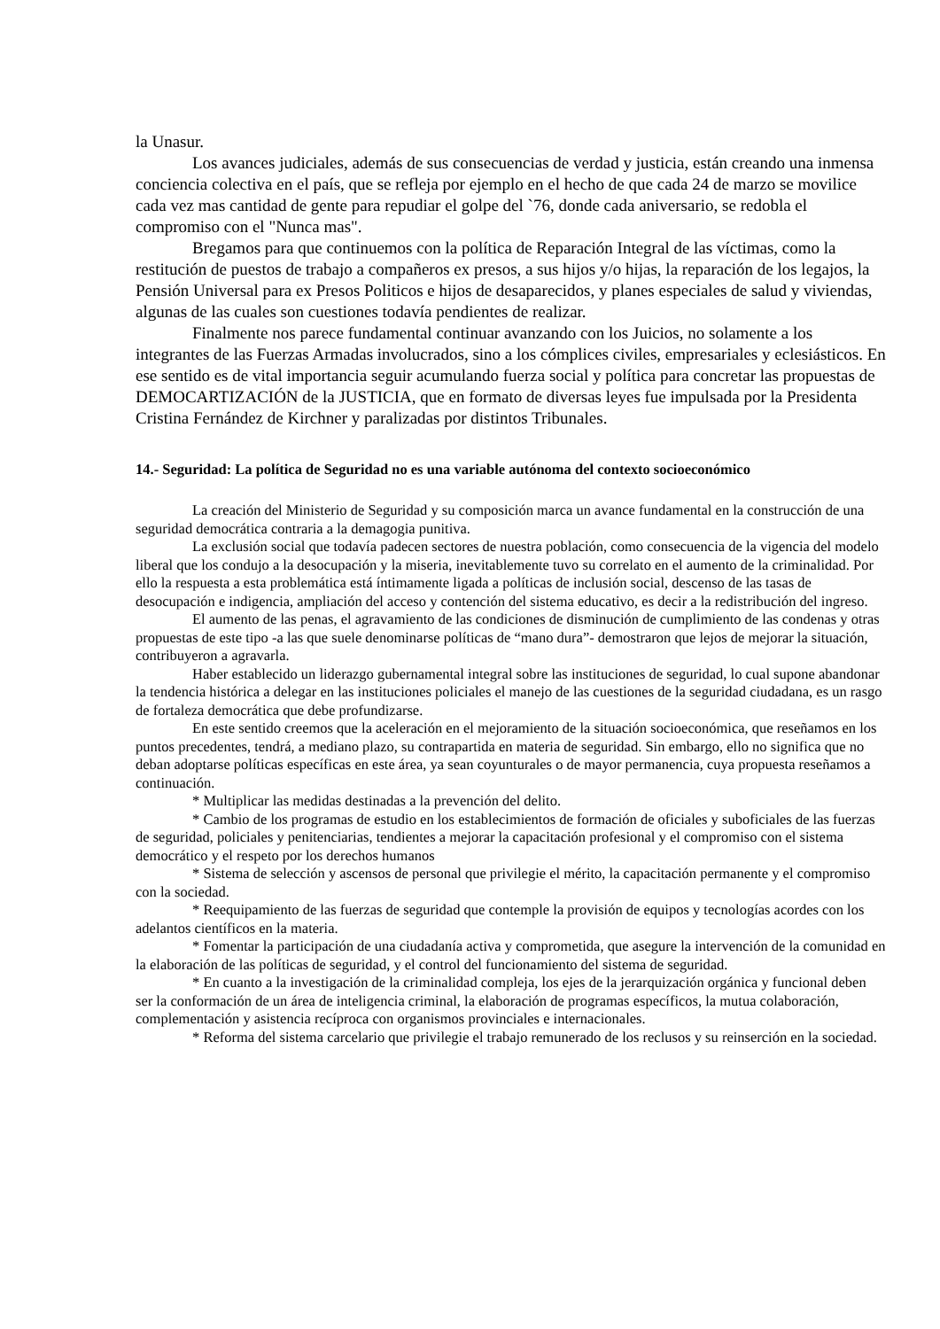la Unasur.
Los avances judiciales, además de sus consecuencias de verdad y justicia, están creando una inmensa conciencia colectiva en el país, que se refleja por ejemplo en el hecho de que cada 24 de marzo se movilice cada vez mas cantidad de gente para repudiar el golpe del `76, donde cada aniversario, se redobla el compromiso con el "Nunca mas".
Bregamos para que continuemos con la política de Reparación Integral de las víctimas, como la restitución de puestos de trabajo a compañeros ex presos, a sus hijos y/o hijas, la reparación de los legajos, la Pensión Universal para ex Presos Politicos e hijos de desaparecidos, y planes especiales de salud y viviendas, algunas de las cuales son cuestiones todavía pendientes de realizar.
Finalmente nos parece fundamental continuar avanzando con los Juicios, no solamente a los integrantes de las Fuerzas Armadas involucrados, sino a los cómplices civiles, empresariales y eclesiásticos. En ese sentido es de vital importancia seguir acumulando fuerza social y política para concretar las propuestas de DEMOCARTIZACIÓN de la JUSTICIA, que en formato de diversas leyes fue impulsada por la Presidenta Cristina Fernández de Kirchner y paralizadas por distintos Tribunales.
14.- Seguridad: La política de Seguridad no es una variable autónoma del contexto socioeconómico
La creación del Ministerio de Seguridad y su composición marca un avance fundamental en la construcción de una seguridad democrática contraria a la demagogia punitiva.
La exclusión social que todavía padecen sectores de nuestra población, como consecuencia de la vigencia del modelo liberal que los condujo a la desocupación y la miseria, inevitablemente tuvo su correlato en el aumento de la criminalidad. Por ello la respuesta a esta problemática está íntimamente ligada a políticas de inclusión social, descenso de las tasas de desocupación e indigencia, ampliación del acceso y contención del sistema educativo, es decir a la redistribución del ingreso.
El aumento de las penas, el agravamiento de las condiciones de disminución de cumplimiento de las condenas y otras propuestas de este tipo -a las que suele denominarse políticas de “mano dura”- demostraron que lejos de mejorar la situación, contribuyeron a agravarla.
Haber establecido un liderazgo gubernamental integral sobre las instituciones de seguridad, lo cual supone abandonar la tendencia histórica a delegar en las instituciones policiales el manejo de las cuestiones de la seguridad ciudadana, es un rasgo de fortaleza democrática que debe profundizarse.
En este sentido creemos que la aceleración en el mejoramiento de la situación socioeconómica, que reseñamos en los puntos precedentes, tendrá, a mediano plazo, su contrapartida en materia de seguridad. Sin embargo, ello no significa que no deban adoptarse políticas específicas en este área, ya sean coyunturales o de mayor permanencia, cuya propuesta reseñamos a continuación.
* Multiplicar las medidas destinadas a la prevención del delito.
* Cambio de los programas de estudio en los establecimientos de formación de oficiales y suboficiales de las fuerzas de seguridad, policiales y penitenciarias, tendientes a mejorar la capacitación profesional y el compromiso con el sistema democrático y el respeto por los derechos humanos
* Sistema de selección y ascensos de personal que privilegie el mérito, la capacitación permanente y el compromiso con la sociedad.
* Reequipamiento de las fuerzas de seguridad que contemple la provisión de equipos y tecnologías acordes con los adelantos científicos en la materia.
* Fomentar la participación de una ciudadanía activa y comprometida, que asegure la intervención de la comunidad en la elaboración de las políticas de seguridad, y el control del funcionamiento del sistema de seguridad.
* En cuanto a la investigación de la criminalidad compleja, los ejes de la jerarquización orgánica y funcional deben ser la conformación de un área de inteligencia criminal, la elaboración de programas específicos, la mutua colaboración, complementación y asistencia recíproca con organismos provinciales e internacionales.
* Reforma del sistema carcelario que privilegie el trabajo remunerado de los reclusos y su reinserción en la sociedad.